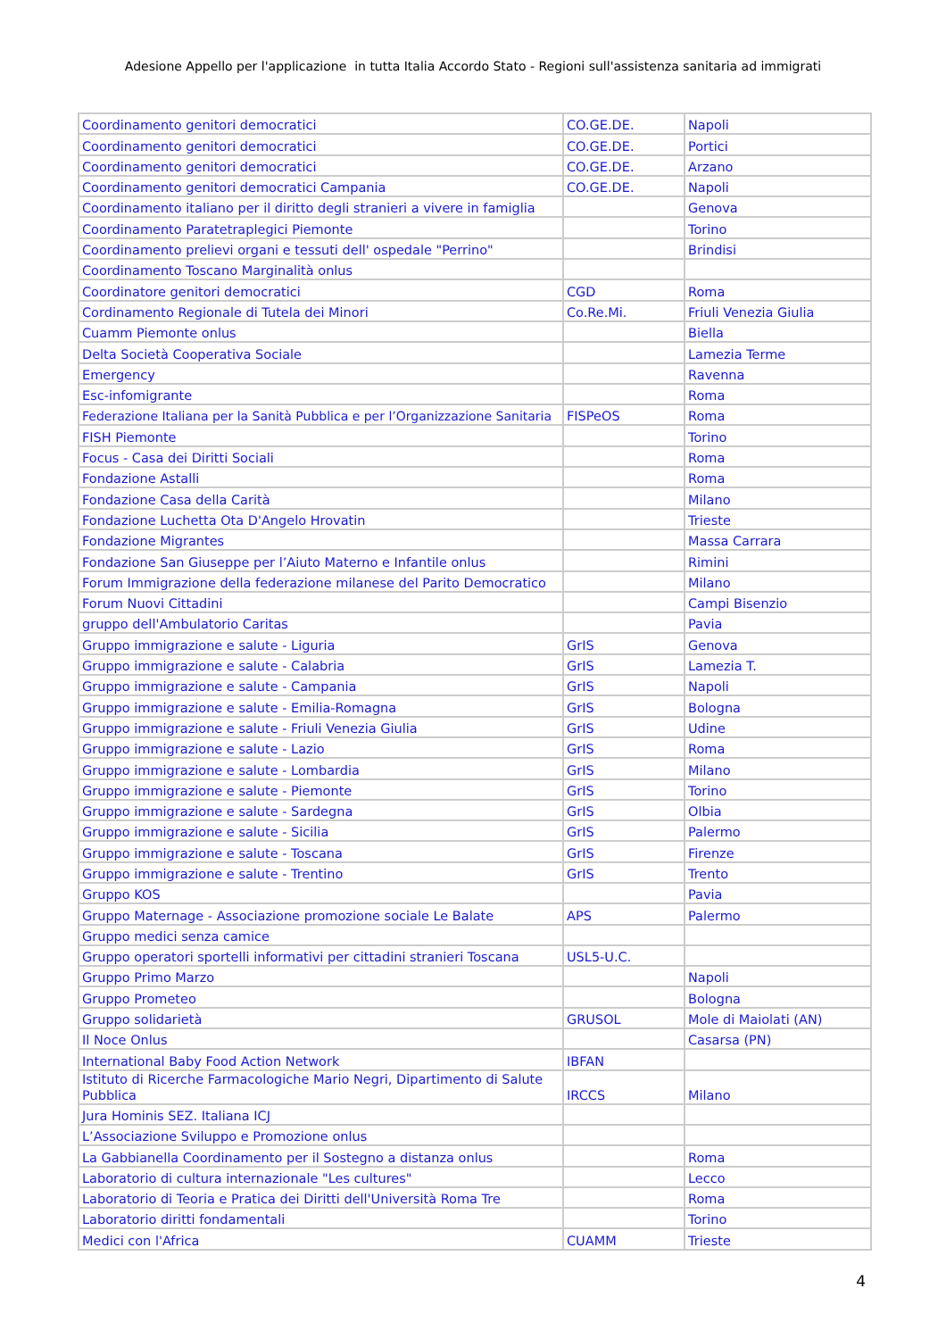Adesione Appello per l'applicazione in tutta Italia Accordo Stato - Regioni sull'assistenza sanitaria ad immigrati
| Coordinamento genitori democratici | CO.GE.DE. | Napoli |
| Coordinamento genitori democratici | CO.GE.DE. | Portici |
| Coordinamento genitori democratici | CO.GE.DE. | Arzano |
| Coordinamento genitori democratici Campania | CO.GE.DE. | Napoli |
| Coordinamento italiano per il diritto degli stranieri a vivere in famiglia | | Genova |
| Coordinamento Paratetraplegici Piemonte | | Torino |
| Coordinamento prelievi organi e tessuti dell' ospedale "Perrino" | | Brindisi |
| Coordinamento Toscano Marginalità onlus | | |
| Coordinatore genitori democratici | CGD | Roma |
| Cordinamento Regionale di Tutela dei Minori | Co.Re.Mi. | Friuli Venezia Giulia |
| Cuamm Piemonte onlus | | Biella |
| Delta Società Cooperativa Sociale | | Lamezia Terme |
| Emergency | | Ravenna |
| Esc-infomigrante | | Roma |
| Federazione Italiana per la Sanità Pubblica e per l’Organizzazione Sanitaria | FISPeOS | Roma |
| FISH Piemonte | | Torino |
| Focus - Casa dei Diritti Sociali | | Roma |
| Fondazione Astalli | | Roma |
| Fondazione Casa della Carità | | Milano |
| Fondazione Luchetta Ota D'Angelo Hrovatin | | Trieste |
| Fondazione Migrantes | | Massa Carrara |
| Fondazione San Giuseppe per l’Aiuto Materno e Infantile onlus | | Rimini |
| Forum Immigrazione della federazione milanese del Parito Democratico | | Milano |
| Forum Nuovi Cittadini | | Campi Bisenzio |
| gruppo dell'Ambulatorio Caritas | | Pavia |
| Gruppo immigrazione e salute - Liguria | GrIS | Genova |
| Gruppo immigrazione e salute - Calabria | GrIS | Lamezia T. |
| Gruppo immigrazione e salute - Campania | GrIS | Napoli |
| Gruppo immigrazione e salute - Emilia-Romagna | GrIS | Bologna |
| Gruppo immigrazione e salute - Friuli Venezia Giulia | GrIS | Udine |
| Gruppo immigrazione e salute - Lazio | GrIS | Roma |
| Gruppo immigrazione e salute - Lombardia | GrIS | Milano |
| Gruppo immigrazione e salute - Piemonte | GrIS | Torino |
| Gruppo immigrazione e salute - Sardegna | GrIS | Olbia |
| Gruppo immigrazione e salute - Sicilia | GrIS | Palermo |
| Gruppo immigrazione e salute - Toscana | GrIS | Firenze |
| Gruppo immigrazione e salute - Trentino | GrIS | Trento |
| Gruppo KOS | | Pavia |
| Gruppo Maternage - Associazione promozione sociale Le Balate | APS | Palermo |
| Gruppo medici senza camice | | |
| Gruppo operatori sportelli informativi per cittadini stranieri Toscana | USL5-U.C. | |
| Gruppo Primo Marzo | | Napoli |
| Gruppo Prometeo | | Bologna |
| Gruppo solidarietà | GRUSOL | Mole di Maiolati (AN) |
| Il Noce Onlus | | Casarsa (PN) |
| International Baby Food Action Network | IBFAN | |
| Istituto di Ricerche Farmacologiche Mario Negri, Dipartimento di Salute Pubblica | IRCCS | Milano |
| Jura Hominis SEZ. Italiana ICJ | | |
| L’Associazione Sviluppo e Promozione onlus | | |
| La Gabbianella Coordinamento per il Sostegno a distanza onlus | | Roma |
| Laboratorio di cultura internazionale "Les cultures" | | Lecco |
| Laboratorio di Teoria e Pratica dei Diritti dell'Università Roma Tre | | Roma |
| Laboratorio diritti fondamentali | | Torino |
| Medici con l'Africa | CUAMM | Trieste |
4